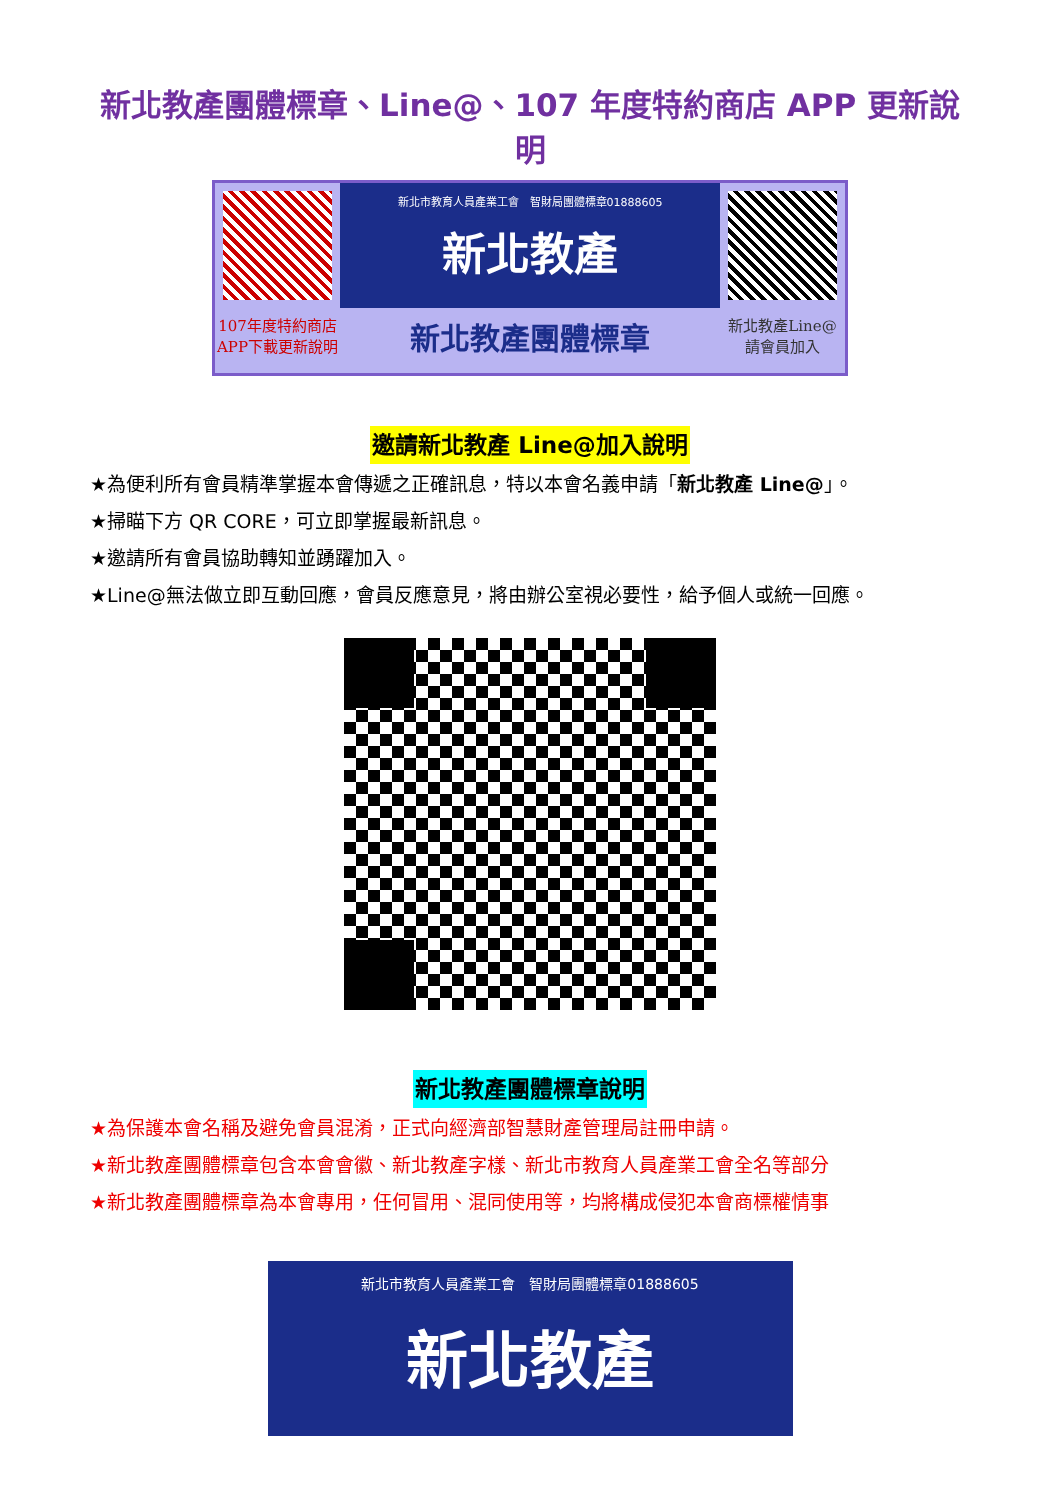新北教產團體標章、Line@、107 年度特約商店 APP 更新說明
新北市教育人員產業工會　智財局團體標章01888605
新北教產
107年度特約商店
APP下載更新說明
新北教產團體標章
新北教產Line@
請會員加入
邀請新北教產 Line@加入說明
★為便利所有會員精準掌握本會傳遞之正確訊息，特以本會名義申請「新北教產 Line@」。
★掃瞄下方 QR CORE，可立即掌握最新訊息。
★邀請所有會員協助轉知並踴躍加入。
★Line@無法做立即互動回應，會員反應意見，將由辦公室視必要性，給予個人或統一回應。
新北教產團體標章說明
★為保護本會名稱及避免會員混淆，正式向經濟部智慧財產管理局註冊申請。
★新北教產團體標章包含本會會徽、新北教產字樣、新北市教育人員產業工會全名等部分
★新北教產團體標章為本會專用，任何冒用、混同使用等，均將構成侵犯本會商標權情事
新北市教育人員產業工會　智財局團體標章01888605
新北教產